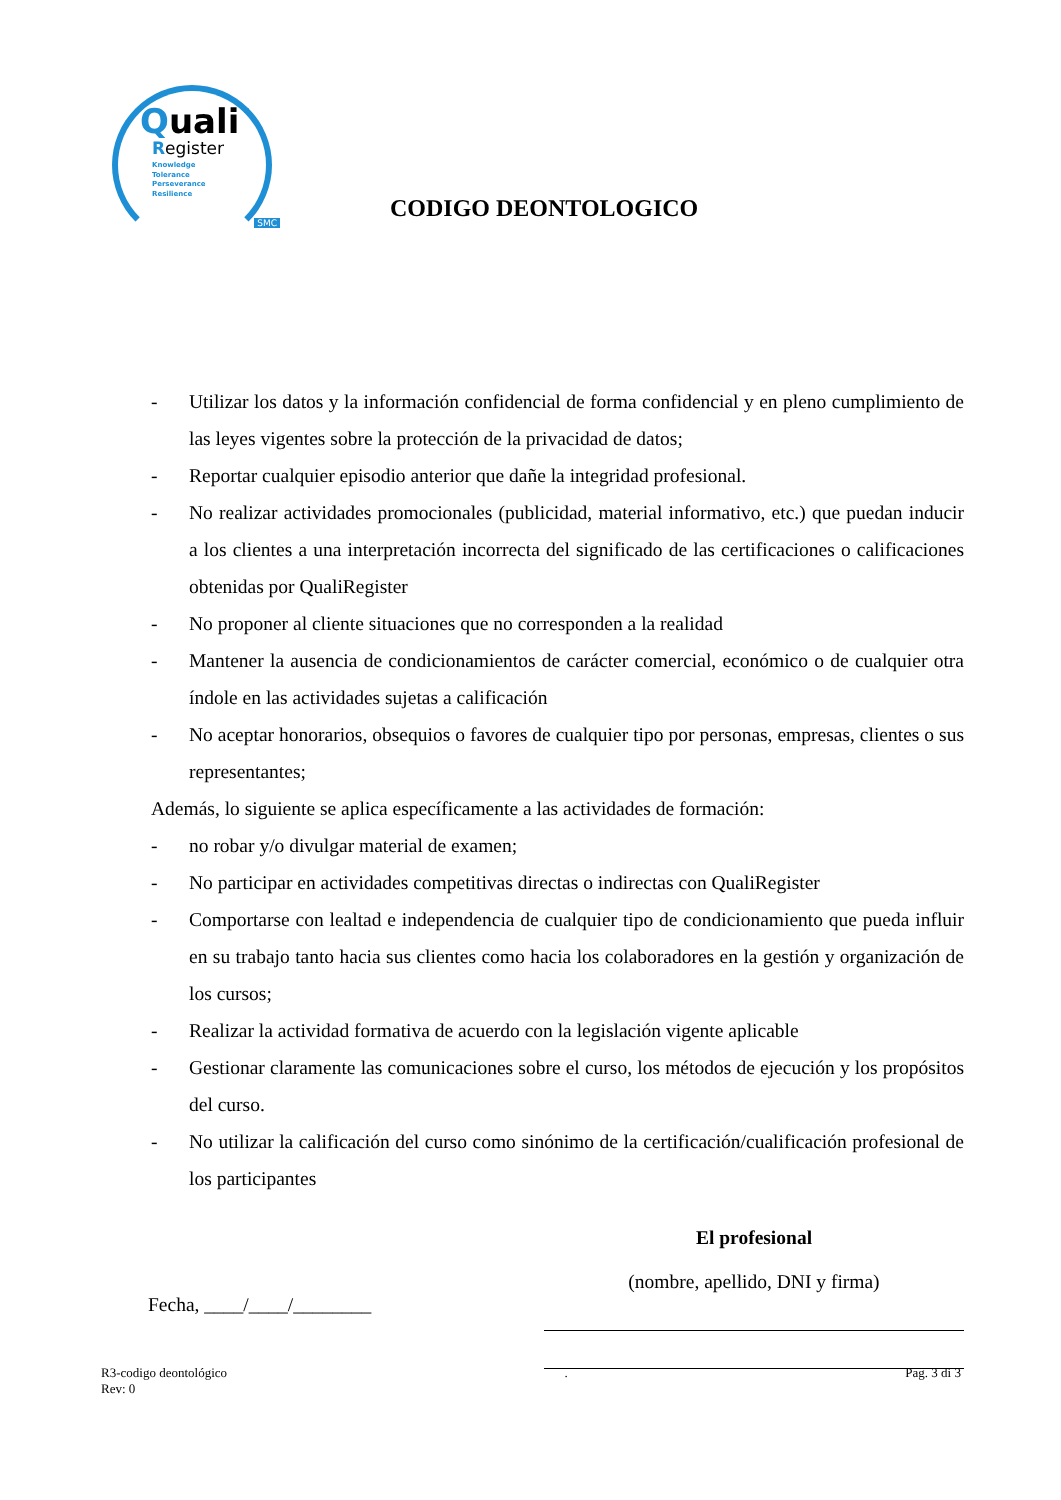Quali
Register
Knowledge
Tolerance
Perseverance
Resilience
SMC
CODIGO DEONTOLOGICO
- Utilizar los datos y la información confidencial de forma confidencial y en pleno cumplimiento de las leyes vigentes sobre la protección de la privacidad de datos;
- Reportar cualquier episodio anterior que dañe la integridad profesional.
- No realizar actividades promocionales (publicidad, material informativo, etc.) que puedan inducir a los clientes a una interpretación incorrecta del significado de las certificaciones o calificaciones obtenidas por QualiRegister
- No proponer al cliente situaciones que no corresponden a la realidad
- Mantener la ausencia de condicionamientos de carácter comercial, económico o de cualquier otra índole en las actividades sujetas a calificación
- No aceptar honorarios, obsequios o favores de cualquier tipo por personas, empresas, clientes o sus representantes;
Además, lo siguiente se aplica específicamente a las actividades de formación:
- no robar y/o divulgar material de examen;
- No participar en actividades competitivas directas o indirectas con QualiRegister
- Comportarse con lealtad e independencia de cualquier tipo de condicionamiento que pueda influir en su trabajo tanto hacia sus clientes como hacia los colaboradores en la gestión y organización de los cursos;
- Realizar la actividad formativa de acuerdo con la legislación vigente aplicable
- Gestionar claramente las comunicaciones sobre el curso, los métodos de ejecución y los propósitos del curso.
- No utilizar la calificación del curso como sinónimo de la certificación/cualificación profesional de los participantes
Fecha, ____/____/________
El profesional
(nombre, apellido, DNI y firma)
R3-codigo deontológico
Rev: 0
. Pag. 3 di 3